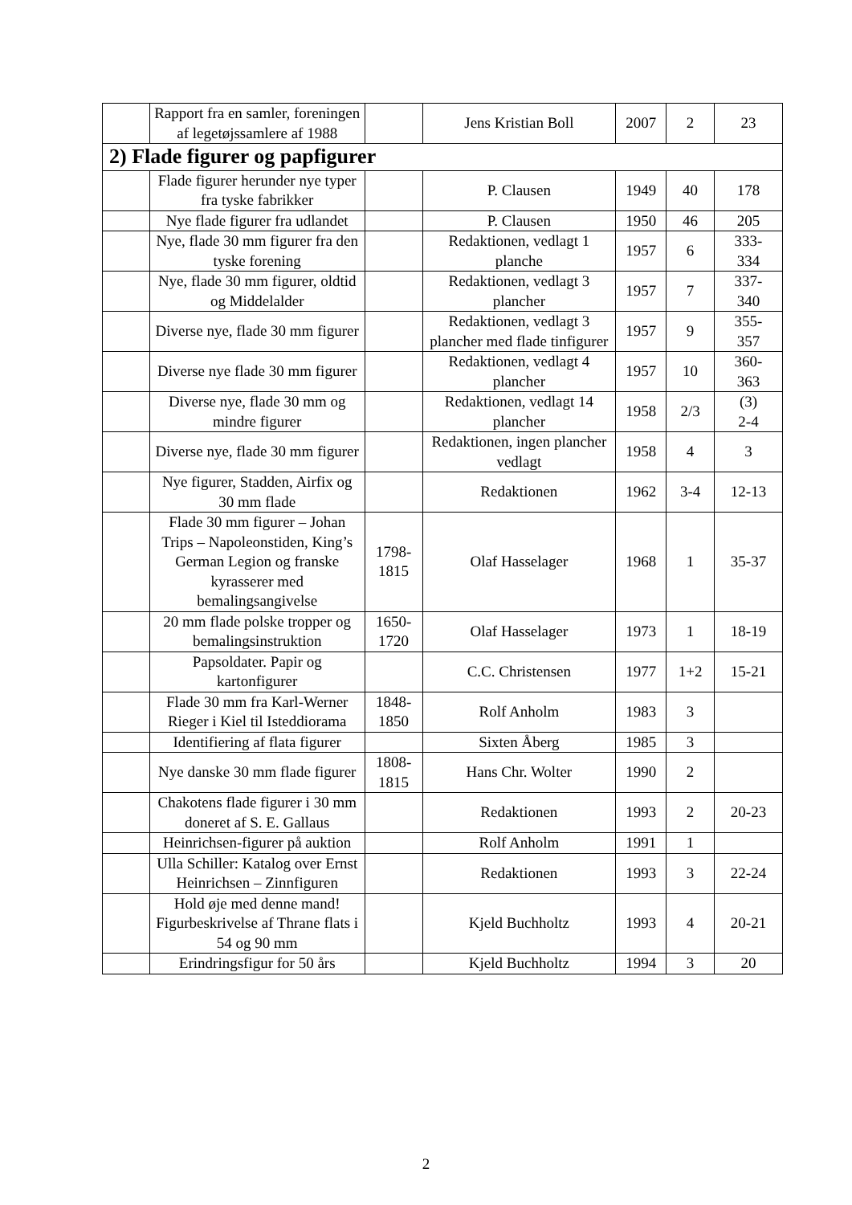| | Rapport fra en samler, foreningen af legetøjssamlere af 1988 | | Jens Kristian Boll | 2007 | 2 | 23 |
| 2) Flade figurer og papfigurer | | | | | | |
| | Flade figurer herunder nye typer fra tyske fabrikker | | P. Clausen | 1949 | 40 | 178 |
| | Nye flade figurer fra udlandet | | P. Clausen | 1950 | 46 | 205 |
| | Nye, flade 30 mm figurer fra den tyske forening | | Redaktionen, vedlagt 1 planche | 1957 | 6 | 333- 334 |
| | Nye, flade 30 mm figurer, oldtid og Middelalder | | Redaktionen, vedlagt 3 plancher | 1957 | 7 | 337- 340 |
| | Diverse nye, flade 30 mm figurer | | Redaktionen, vedlagt 3 plancher med flade tinfigurer | 1957 | 9 | 355- 357 |
| | Diverse nye flade 30 mm figurer | | Redaktionen, vedlagt 4 plancher | 1957 | 10 | 360- 363 |
| | Diverse nye, flade 30 mm og mindre figurer | | Redaktionen, vedlagt 14 plancher | 1958 | 2/3 | (3) 2-4 |
| | Diverse nye, flade 30 mm figurer | | Redaktionen, ingen plancher vedlagt | 1958 | 4 | 3 |
| | Nye figurer, Stadden, Airfix og 30 mm flade | | Redaktionen | 1962 | 3-4 | 12-13 |
| | Flade 30 mm figurer – Johan Trips – Napoleonstiden, King’s German Legion og franske kyrasserer med bemalingsangivelse | 1798- 1815 | Olaf Hasselager | 1968 | 1 | 35-37 |
| | 20 mm flade polske tropper og bemalingsinstruktion | 1650- 1720 | Olaf Hasselager | 1973 | 1 | 18-19 |
| | Papsoldater. Papir og kartonfigurer | | C.C. Christensen | 1977 | 1+2 | 15-21 |
| | Flade 30 mm fra Karl-Werner Rieger i Kiel til Isteddiorama | 1848- 1850 | Rolf Anholm | 1983 | 3 | |
| | Identifiering af flata figurer | | Sixten Åberg | 1985 | 3 | |
| | Nye danske 30 mm flade figurer | 1808- 1815 | Hans Chr. Wolter | 1990 | 2 | |
| | Chakotens flade figurer i 30 mm doneret af S. E. Gallaus | | Redaktionen | 1993 | 2 | 20-23 |
| | Heinrichsen-figurer på auktion | | Rolf Anholm | 1991 | 1 | |
| | Ulla Schiller: Katalog over Ernst Heinrichsen – Zinnfiguren | | Redaktionen | 1993 | 3 | 22-24 |
| | Hold øje med denne mand! Figurbeskrivelse af Thrane flats i 54 og 90 mm | | Kjeld Buchholtz | 1993 | 4 | 20-21 |
| | Erindringsfigur for 50 års | | Kjeld Buchholtz | 1994 | 3 | 20 |
2